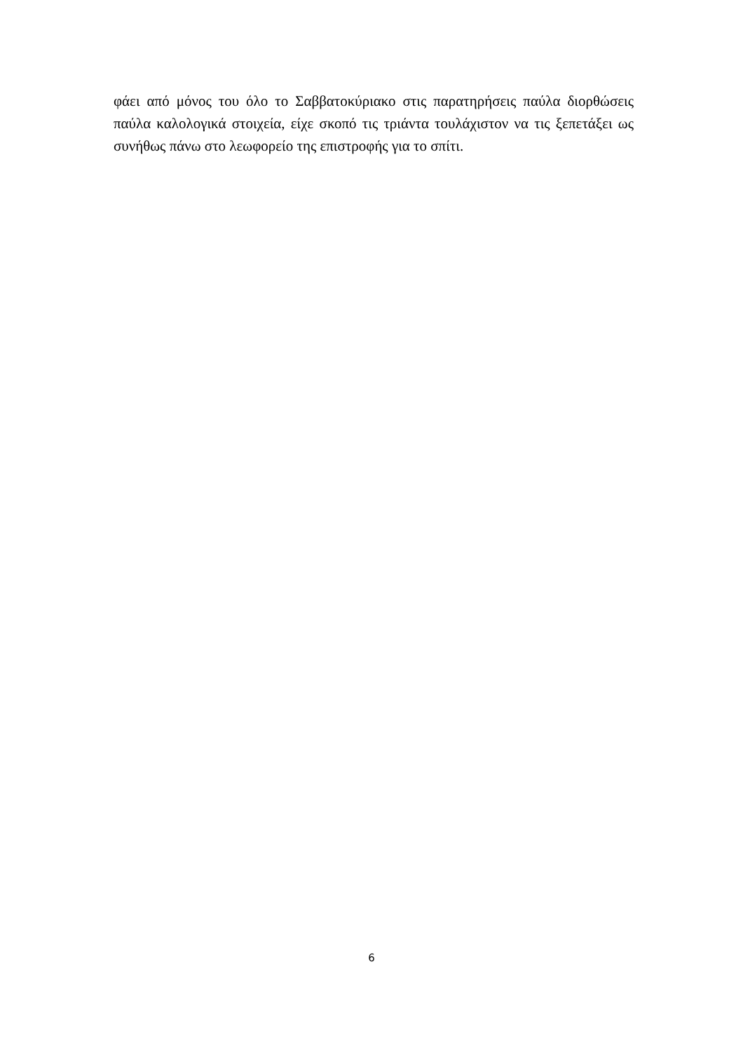φάει από μόνος του όλο το Σαββατοκύριακο στις παρατηρήσεις παύλα διορθώσεις παύλα καλολογικά στοιχεία, είχε σκοπό τις τριάντα τουλάχιστον να τις ξεπετάξει ως συνήθως πάνω στο λεωφορείο της επιστροφής για το σπίτι.
6